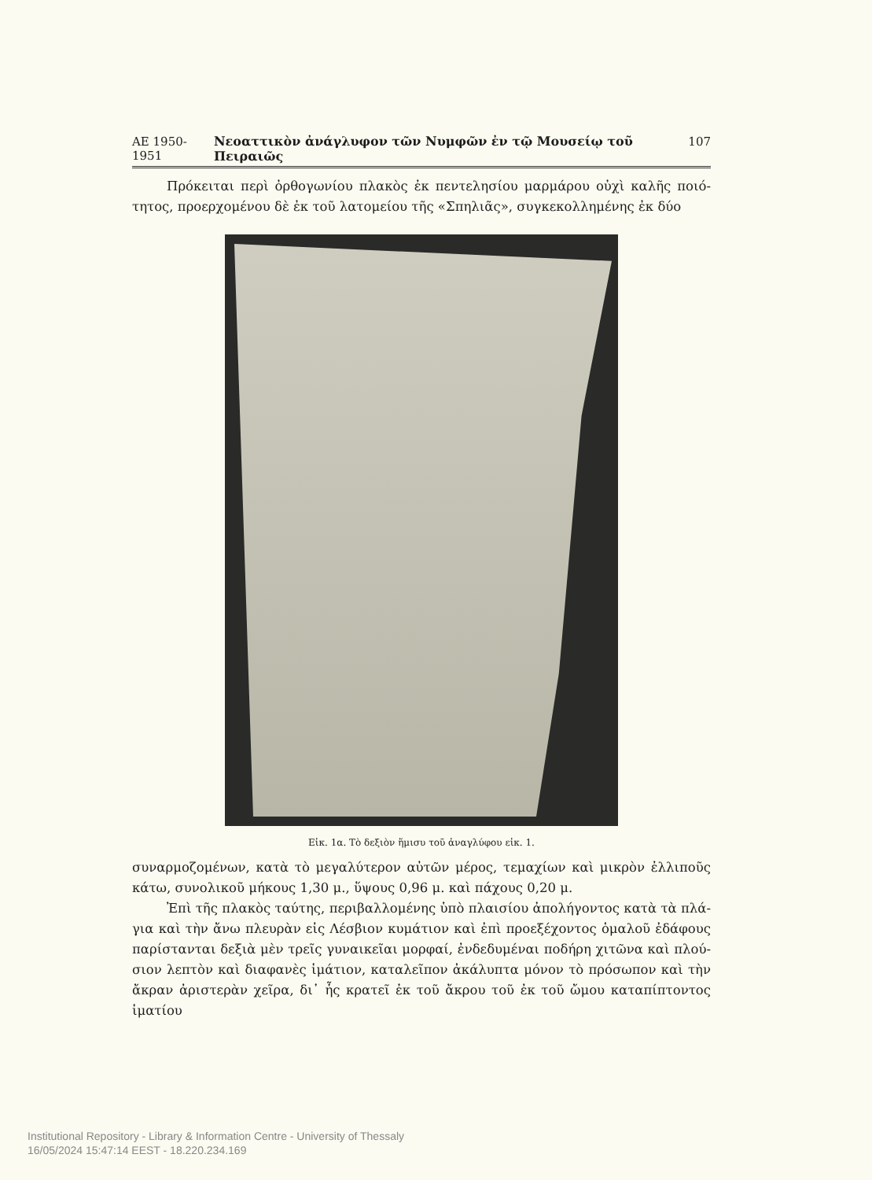ΑΕ 1950-1951 Νεοαττικὸν ἀνάγλυφον τῶν Νυμφῶν ἐν τῷ Μουσείῳ τοῦ Πειραιῶς 107
Πρόκειται περὶ ὀρθογωνίου πλακὸς ἐκ πεντελησίου μαρμάρου οὐχὶ καλῆς ποιό- τητος, προερχομένου δὲ ἐκ τοῦ λατομείου τῆς «Σπηλιᾶς», συγκεκολλημένης ἐκ δύο
Εἰκ. 1α. Τὸ δεξιὸν ἥμισυ τοῦ ἀναγλύφου εἰκ. 1.
συναρμοζομένων, κατὰ τὸ μεγαλύτερον αὐτῶν μέρος, τεμαχίων καὶ μικρὸν ἐλλιποῦς κάτω, συνολικοῦ μήκους 1,30 μ., ὕψους 0,96 μ. καὶ πάχους 0,20 μ.
Ἐπὶ τῆς πλακὸς ταύτης, περιβαλλομένης ὑπὸ πλαισίου ἀπολήγοντος κατὰ τὰ πλά- για καὶ τὴν ἄνω πλευρὰν εἰς Λέσβιον κυμάτιον καὶ ἐπὶ προεξέχοντος ὁμαλοῦ ἐδάφους παρίστανται δεξιὰ μὲν τρεῖς γυναικεῖαι μορφαί, ἐνδεδυμέναι ποδήρη χιτῶνα καὶ πλού- σιον λεπτὸν καὶ διαφανὲς ἱμάτιον, καταλεῖπον ἀκάλυπτα μόνον τὸ πρόσωπον καὶ τὴν ἄκραν ἀριστερὰν χεῖρα, δι᾽ ἧς κρατεῖ ἐκ τοῦ ἄκρου τοῦ ἐκ τοῦ ὤμου καταπίπτοντος ἱματίου
Institutional Repository - Library & Information Centre - University of Thessaly
16/05/2024 15:47:14 EEST - 18.220.234.169